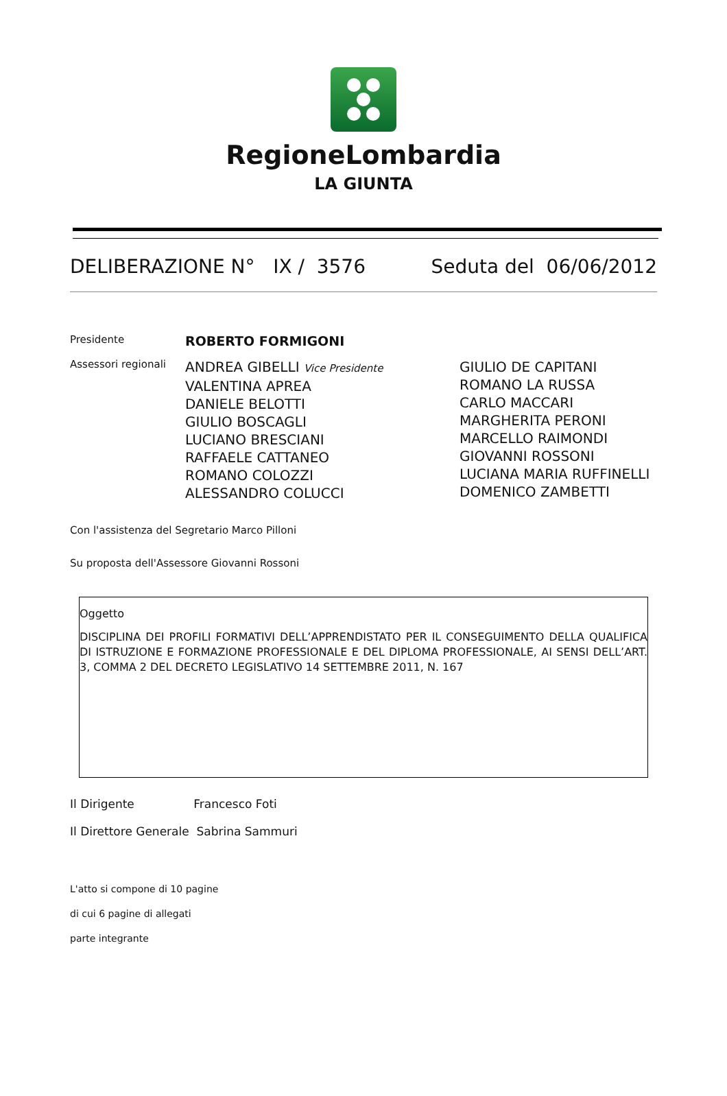RegioneLombardia
LA GIUNTA
DELIBERAZIONE N° IX / 3576 Seduta del 06/06/2012
Presidente
ROBERTO FORMIGONI
Assessori regionali
ANDREA GIBELLI Vice Presidente
VALENTINA APREA
DANIELE BELOTTI
GIULIO BOSCAGLI
LUCIANO BRESCIANI
RAFFAELE CATTANEO
ROMANO COLOZZI
ALESSANDRO COLUCCI
GIULIO DE CAPITANI
ROMANO LA RUSSA
CARLO MACCARI
MARGHERITA PERONI
MARCELLO RAIMONDI
GIOVANNI ROSSONI
LUCIANA MARIA RUFFINELLI
DOMENICO ZAMBETTI
Con l'assistenza del Segretario Marco Pilloni
Su proposta dell'Assessore Giovanni Rossoni
Oggetto
DISCIPLINA DEI PROFILI FORMATIVI DELL’APPRENDISTATO PER IL CONSEGUIMENTO DELLA QUALIFICA DI ISTRUZIONE E FORMAZIONE PROFESSIONALE E DEL DIPLOMA PROFESSIONALE, AI SENSI DELL’ART. 3, COMMA 2 DEL DECRETO LEGISLATIVO 14 SETTEMBRE 2011, N. 167
Il Dirigente Francesco Foti
Il Direttore Generale Sabrina Sammuri
L'atto si compone di 10 pagine
di cui 6 pagine di allegati
parte integrante